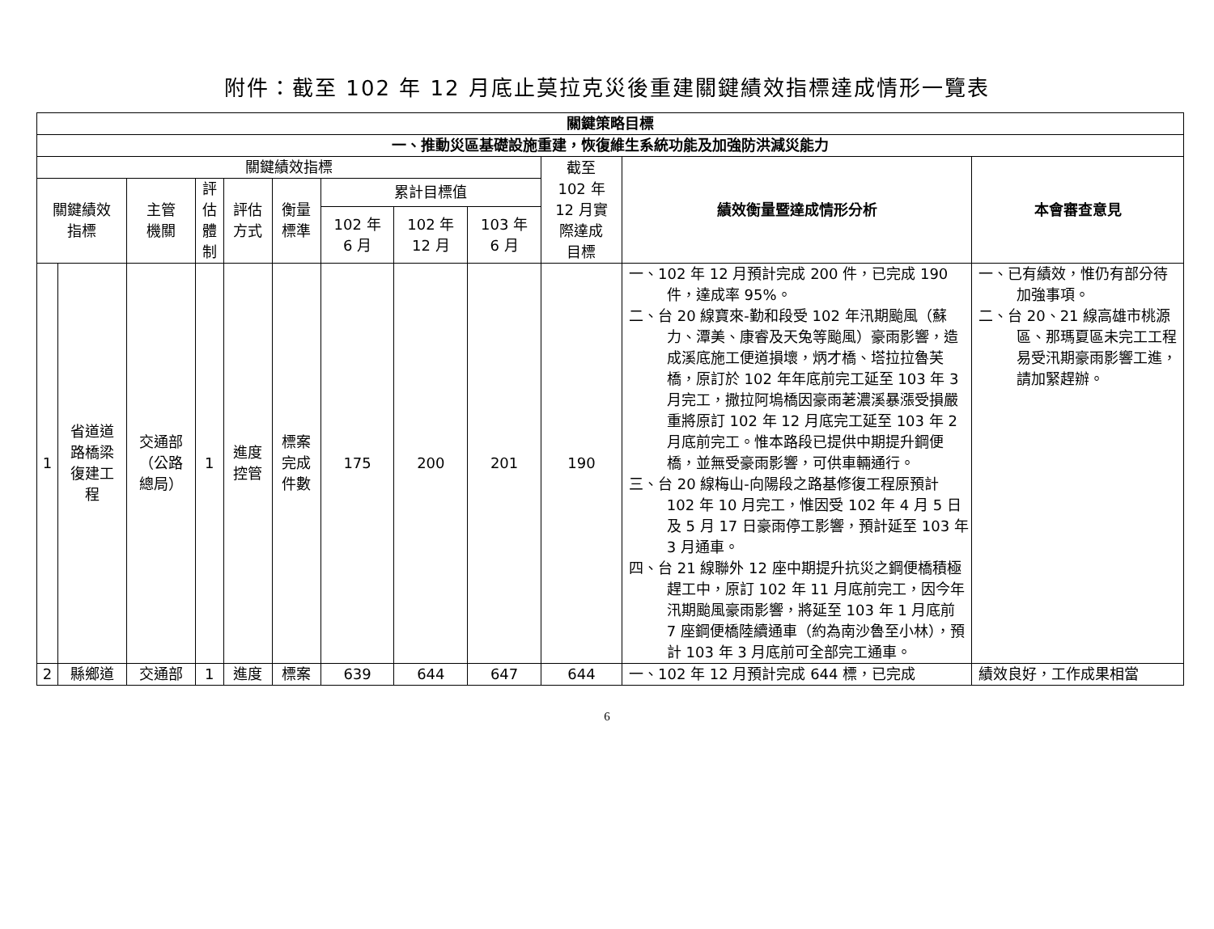附件：截至 102 年 12 月底止莫拉克災後重建關鍵績效指標達成情形一覽表
| 關鍵策略目標 | | | | | | | | | | | |
| --- | --- | --- | --- | --- | --- | --- | --- | --- | --- | --- | --- |
| 一、推動災區基礎設施重建，恢復維生系統功能及加強防洪減災能力 | | | | | | | | | | | |
| 關鍵績效指標 | | | | | | | | | 截至 102 年 12 月實 際達成 目標 | 績效衡量暨達成情形分析 | 本會審查意見 |
| 關鍵績效 指標 | | 主管 機關 | 評 估 體 制 | 評估 方式 | 衡量 標準 | 累計目標值 | | | | | |
| | | | | | | 102 年 6 月 | 102 年 12 月 | 103 年 6 月 | | | |
| 1 | 省道道 路橋梁 復建工 程 | 交通部 （公路 總局） | 1 | 進度 控管 | 標案 完成 件數 | 175 | 200 | 201 | 190 | 一、102 年 12 月預計完成 200 件，已完成 190 件，達成率 95%。 二、台 20 線寶來-勤和段受 102 年汛期颱風（蘇力、潭美、康睿及天兔等颱風）豪雨影響，造成溪底施工便道損壞，炳才橋、塔拉拉魯芙橋，原訂於 102 年年底前完工延至 103 年 3 月完工，撒拉阿塢橋因豪雨荖濃溪暴漲受損嚴重將原訂 102 年 12 月底完工延至 103 年 2 月底前完工。惟本路段已提供中期提升鋼便橋，並無受豪雨影響，可供車輛通行。 三、台 20 線梅山-向陽段之路基修復工程原預計 102 年 10 月完工，惟因受 102 年 4 月 5 日及 5 月 17 日豪雨停工影響，預計延至 103 年 3 月通車。 四、台 21 線聯外 12 座中期提升抗災之鋼便橋積極趕工中，原訂 102 年 11 月底前完工，因今年汛期颱風豪雨影響，將延至 103 年 1 月底前 7 座鋼便橋陸續通車（約為南沙魯至小林），預計 103 年 3 月底前可全部完工通車。 | 一、已有績效，惟仍有部分待加強事項。 二、台 20、21 線高雄市桃源區、那瑪夏區未完工工程易受汛期豪雨影響工進，請加緊趕辦。 |
| 2 | 縣鄉道 | 交通部 | 1 | 進度 | 標案 | 639 | 644 | 647 | 644 | 一、102 年 12 月預計完成 644 標，已完成 | 績效良好，工作成果相當 |
6